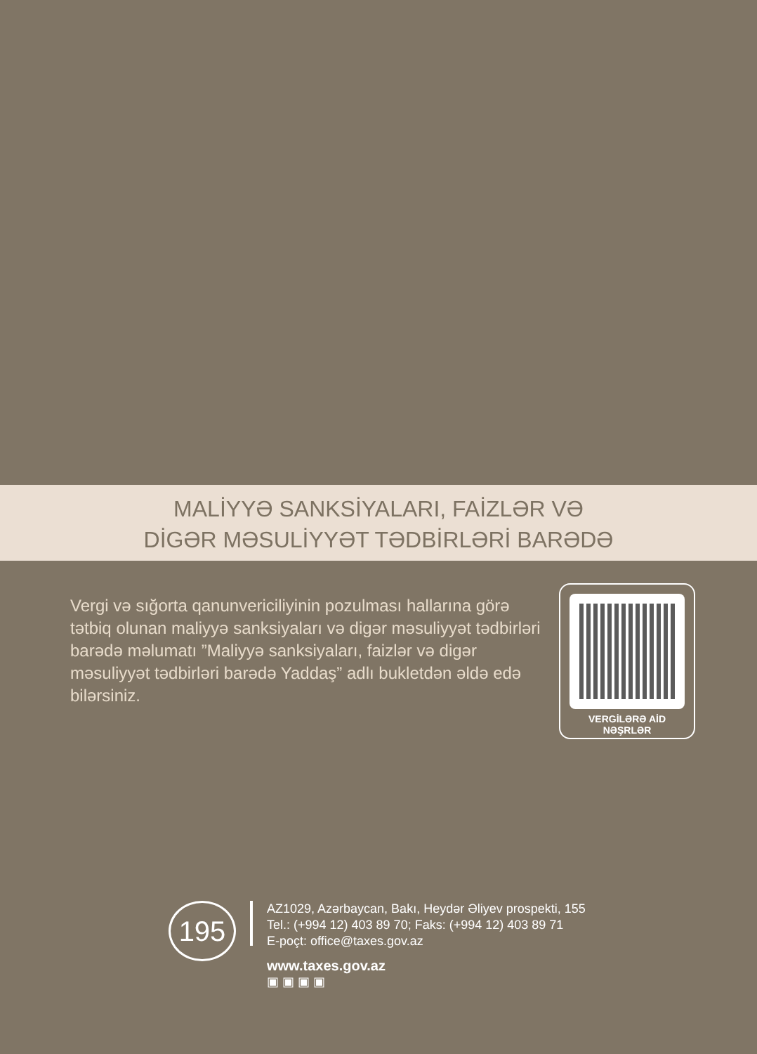MALİYYƏ SANKSİYALARI, FAİZLƏR VƏ
DİGƏR MƏSULİYYƏT TƏDBİRLƏRİ BARƏDƏ
Vergi və sığorta qanunvericiliyinin pozulması hallarına görə tətbiq olunan maliyyə sanksiyaları və digər məsuliyyət tədbirləri barədə məlumatı ”Maliyyə sanksiyaları, faizlər və digər məsuliyyət tədbirləri barədə Yaddaş” adlı bukletdən əldə edə bilərsiniz.
VERGİLƏRƏ AİD
NƏŞRLƏR
195
AZ1029, Azərbaycan, Bakı, Heydər Əliyev prospekti, 155
Tel.: (+994 12) 403 89 70; Faks: (+994 12) 403 89 71
E-poçt: office@taxes.gov.az
www.taxes.gov.az
▣ ▣ ▣ ▣